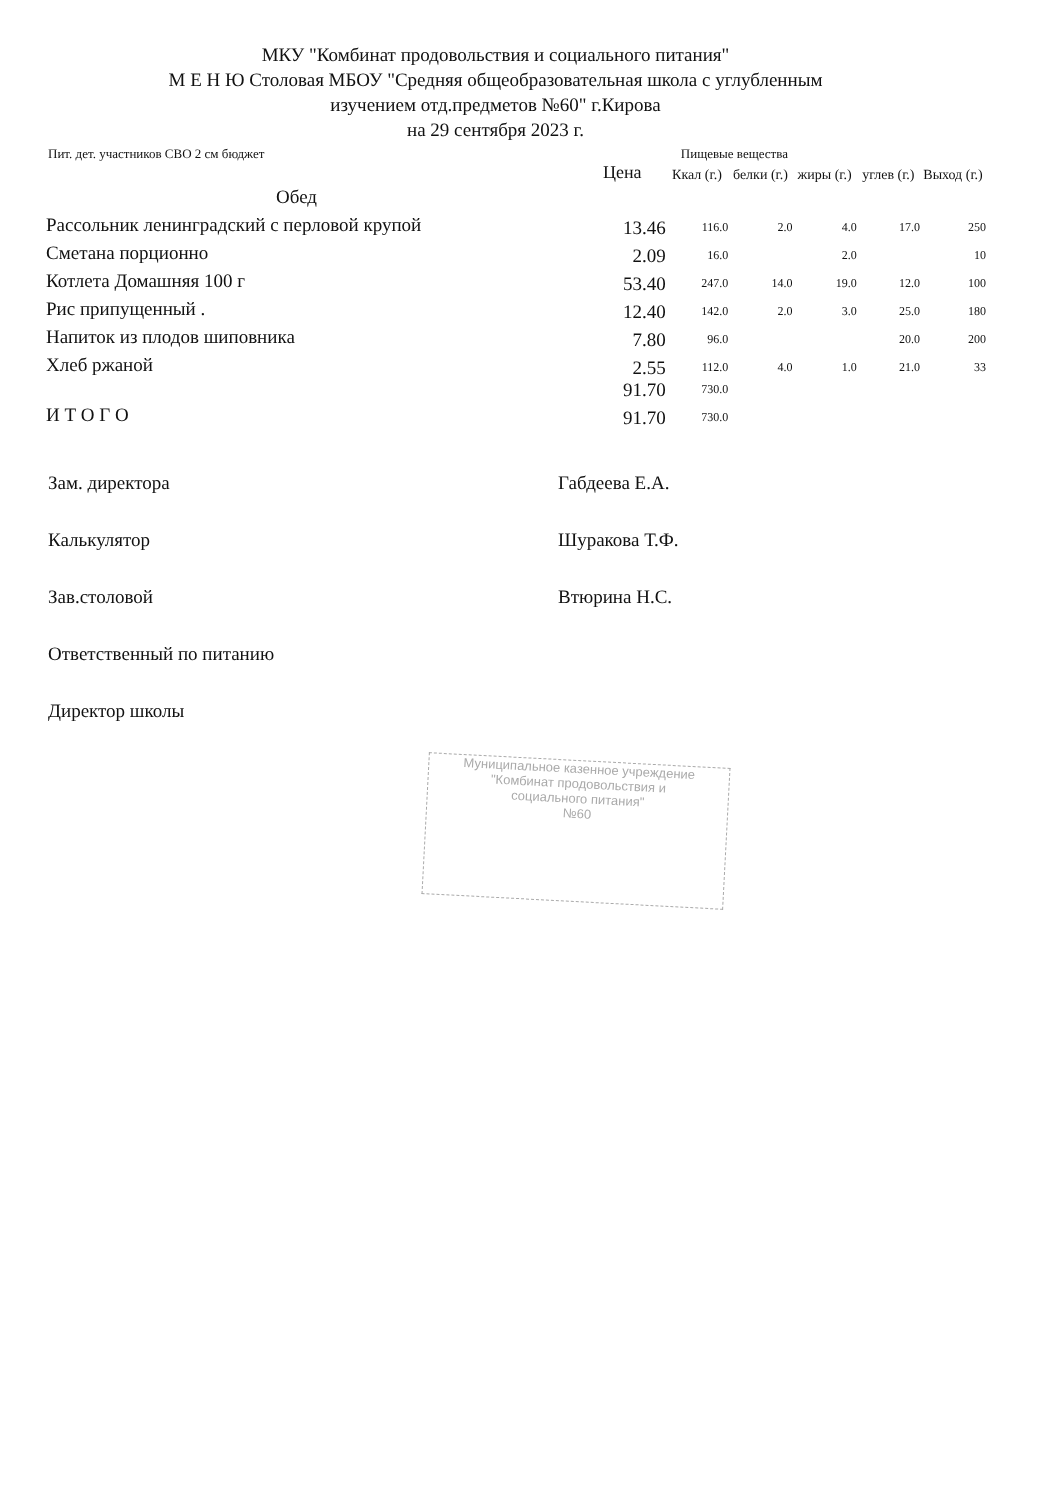МКУ "Комбинат продовольствия и социального питания"
М Е Н Ю Столовая МБОУ "Средняя общеобразовательная школа с углубленным
изучением отд.предметов №60" г.Кирова
на 29 сентября 2023 г.
Пит. дет. участников СВО 2 см бюджет Пищевые вещества
| | Цена | Ккал (г.) | белки (г.) | жиры (г.) | углев (г.) | Выход (г.) |
| --- | --- | --- | --- | --- | --- | --- |
| Обед | | | | | | |
| Рассольник ленинградский с перловой крупой | 13.46 | 116.0 | 2.0 | 4.0 | 17.0 | 250 |
| Сметана порционно | 2.09 | 16.0 | | 2.0 | | 10 |
| Котлета Домашняя 100 г | 53.40 | 247.0 | 14.0 | 19.0 | 12.0 | 100 |
| Рис припущенный . | 12.40 | 142.0 | 2.0 | 3.0 | 25.0 | 180 |
| Напиток из плодов шиповника | 7.80 | 96.0 | | | 20.0 | 200 |
| Хлеб ржаной | 2.55 | 112.0 | 4.0 | 1.0 | 21.0 | 33 |
| | 91.70 | 730.0 | | | | |
| И Т О Г О | 91.70 | 730.0 | | | | |
Зам. директора Габдеева Е.А.
Калькулятор Шуракова Т.Ф.
Зав.столовой Втюрина Н.С.
Ответственный по питанию
Директор школы
Муниципальное казенное учреждение
"Комбинат продовольствия и
социального питания"
№60